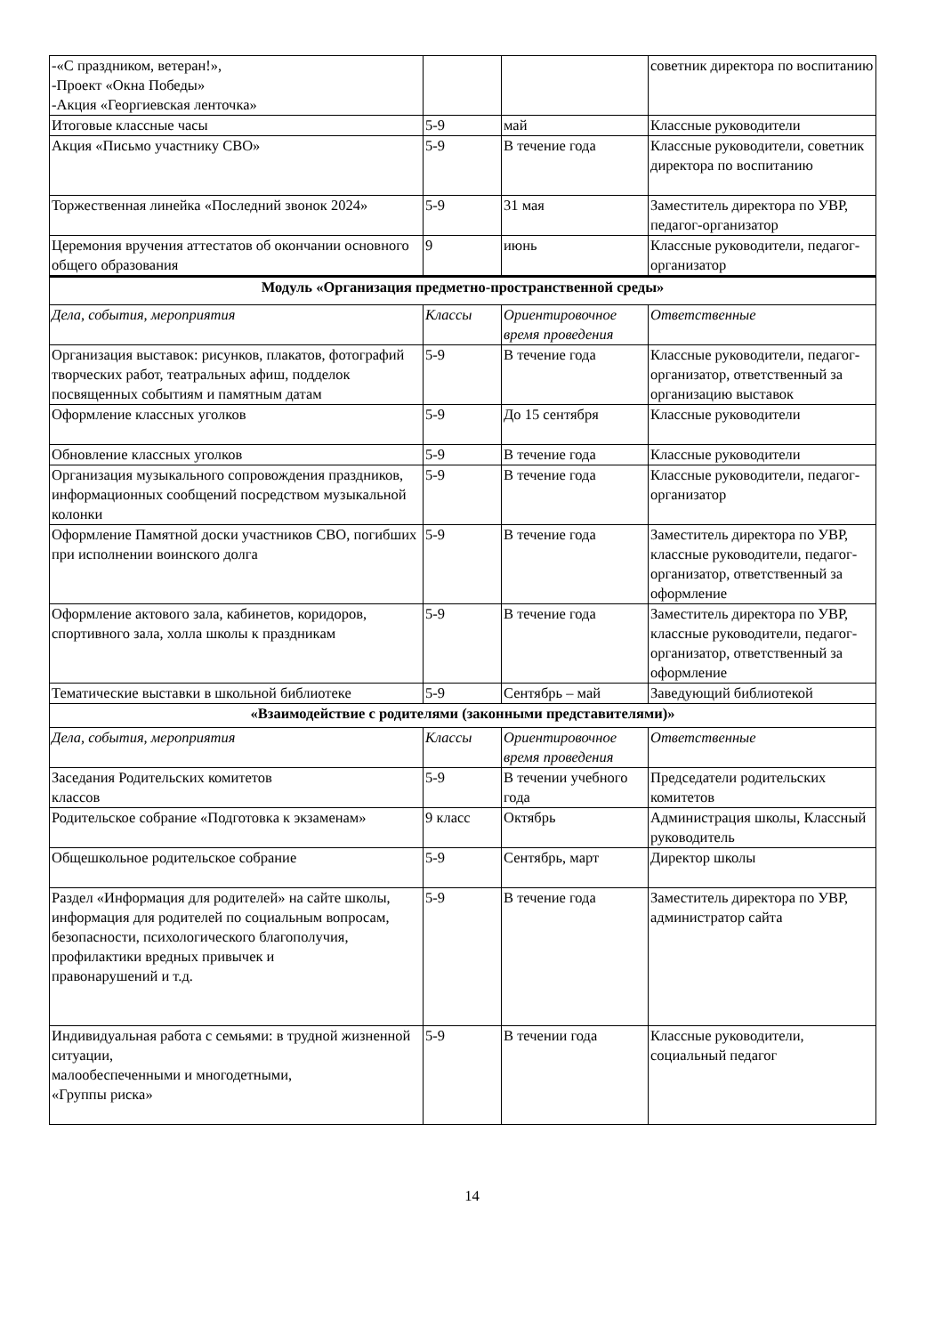| -«С праздником, ветеран!», -Проект «Окна Победы» -Акция «Георгиевская ленточка» | | | советник директора по воспитанию |
| Итоговые классные часы | 5-9 | май | Классные руководители |
| Акция «Письмо участнику СВО» | 5-9 | В течение года | Классные руководители, советник директора по воспитанию |
| Торжественная линейка «Последний звонок 2024» | 5-9 | 31 мая | Заместитель директора по УВР, педагог-организатор |
| Церемония вручения аттестатов об окончании основного общего образования | 9 | июнь | Классные руководители, педагог-организатор |
| Модуль «Организация предметно-пространственной среды» | | | |
| Дела, события, мероприятия | Классы | Ориентировочное время проведения | Ответственные |
| Организация выставок: рисунков, плакатов, фотографий творческих работ, театральных афиш, подделок посвященных событиям и памятным датам | 5-9 | В течение года | Классные руководители, педагог-организатор, ответственный за организацию выставок |
| Оформление классных уголков | 5-9 | До 15 сентября | Классные руководители |
| Обновление классных уголков | 5-9 | В течение года | Классные руководители |
| Организация музыкального сопровождения праздников, информационных сообщений посредством музыкальной колонки | 5-9 | В течение года | Классные руководители, педагог-организатор |
| Оформление Памятной доски участников СВО, погибших при исполнении воинского долга | 5-9 | В течение года | Заместитель директора по УВР, классные руководители, педагог-организатор, ответственный за оформление |
| Оформление актового зала, кабинетов, коридоров, спортивного зала, холла школы к праздникам | 5-9 | В течение года | Заместитель директора по УВР, классные руководители, педагог-организатор, ответственный за оформление |
| Тематические выставки в школьной библиотеке | 5-9 | Сентябрь – май | Заведующий библиотекой |
| «Взаимодействие с родителями (законными представителями)» | | | |
| Дела, события, мероприятия | Классы | Ориентировочное время проведения | Ответственные |
| Заседания Родительских комитетов классов | 5-9 | В течении учебного года | Председатели родительских комитетов |
| Родительское собрание «Подготовка к экзаменам» | 9 класс | Октябрь | Администрация школы, Классный руководитель |
| Общешкольное родительское собрание | 5-9 | Сентябрь, март | Директор школы |
| Раздел «Информация для родителей» на сайте школы, информация для родителей по социальным вопросам, безопасности, психологического благополучия, профилактики вредных привычек и правонарушений и т.д. | 5-9 | В течение года | Заместитель директора по УВР, администратор сайта |
| Индивидуальная работа с семьями: в трудной жизненной ситуации, малообеспеченными и многодетными, «Группы риска» | 5-9 | В течении года | Классные руководители, социальный педагог |
14